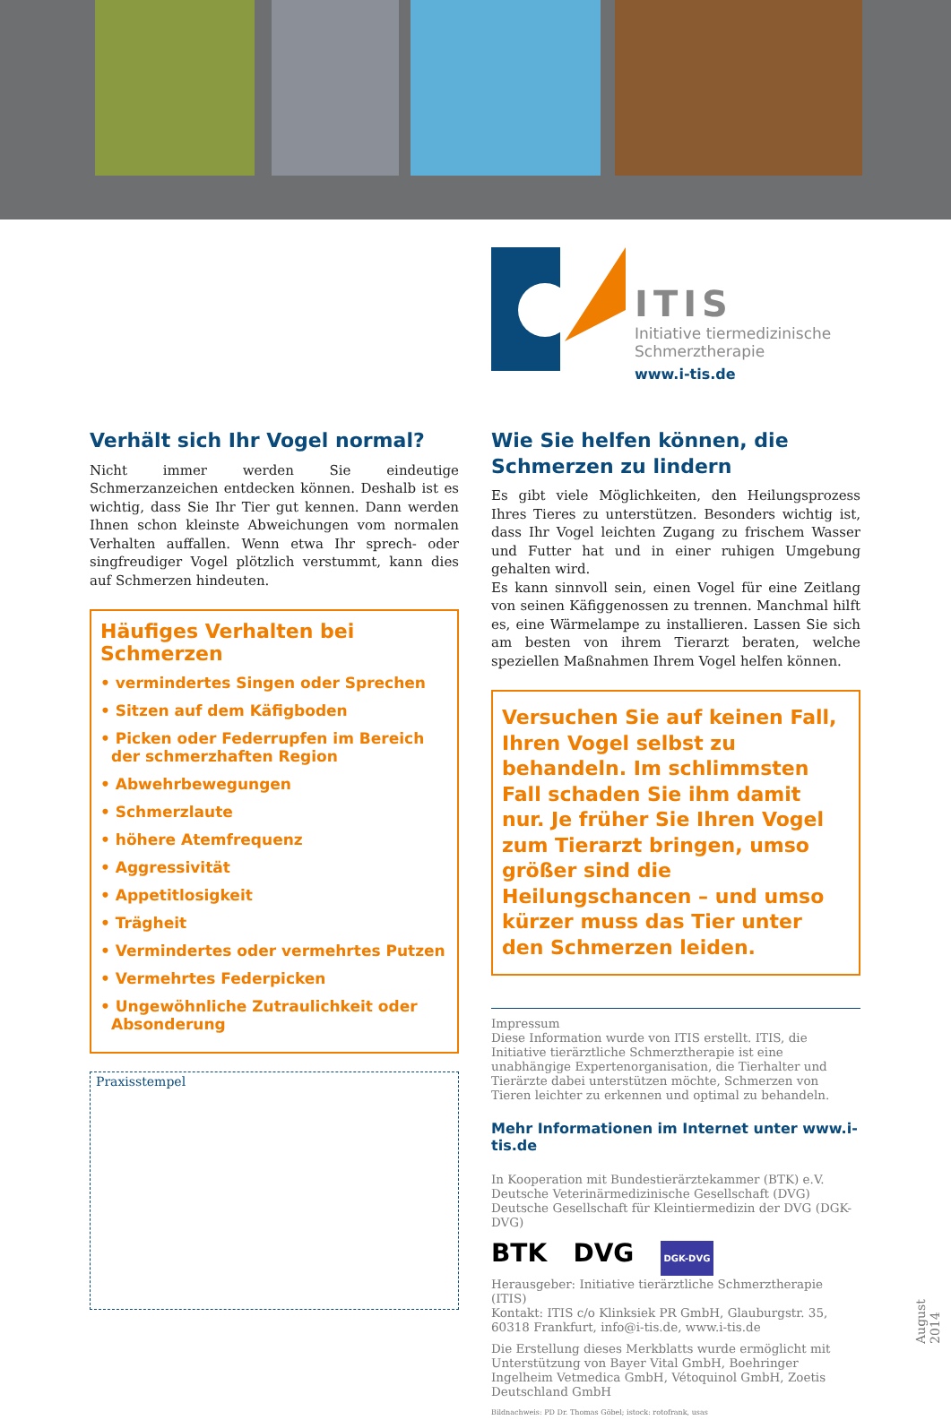ITIS
Initiative tiermedizinische
Schmerztherapie
www.i-tis.de
Verhält sich Ihr Vogel normal?
Nicht immer werden Sie eindeutige Schmerzanzeichen entdecken können. Deshalb ist es wichtig, dass Sie Ihr Tier gut kennen. Dann werden Ihnen schon kleinste Abweichungen vom normalen Verhalten auffallen. Wenn etwa Ihr sprech- oder singfreudiger Vogel plötzlich verstummt, kann dies auf Schmerzen hindeuten.
Häufiges Verhalten bei Schmerzen
• vermindertes Singen oder Sprechen
• Sitzen auf dem Käfigboden
• Picken oder Federrupfen im Bereich der schmerzhaften Region
• Abwehrbewegungen
• Schmerzlaute
• höhere Atemfrequenz
• Aggressivität
• Appetitlosigkeit
• Trägheit
• Vermindertes oder vermehrtes Putzen
• Vermehrtes Federpicken
• Ungewöhnliche Zutraulichkeit oder Absonderung
Praxisstempel
Wie Sie helfen können, die Schmerzen zu lindern
Es gibt viele Möglichkeiten, den Heilungsprozess Ihres Tieres zu unterstützen. Besonders wichtig ist, dass Ihr Vogel leichten Zugang zu frischem Wasser und Futter hat und in einer ruhigen Umgebung gehalten wird.
Es kann sinnvoll sein, einen Vogel für eine Zeitlang von seinen Käfiggenossen zu trennen. Manchmal hilft es, eine Wärmelampe zu installieren. Lassen Sie sich am besten von ihrem Tierarzt beraten, welche speziellen Maßnahmen Ihrem Vogel helfen können.
Versuchen Sie auf keinen Fall, Ihren Vogel selbst zu behandeln. Im schlimmsten Fall schaden Sie ihm damit nur. Je früher Sie Ihren Vogel zum Tierarzt bringen, umso größer sind die Heilungschancen – und umso kürzer muss das Tier unter den Schmerzen leiden.
Impressum
Diese Information wurde von ITIS erstellt. ITIS, die Initiative tierärztliche Schmerztherapie ist eine unabhängige Expertenorganisation, die Tierhalter und Tierärzte dabei unterstützen möchte, Schmerzen von Tieren leichter zu erkennen und optimal zu behandeln.
Mehr Informationen im Internet unter www.i-tis.de
In Kooperation mit Bundestierärztekammer (BTK) e.V.
Deutsche Veterinärmedizinische Gesellschaft (DVG)
Deutsche Gesellschaft für Kleintiermedizin der DVG (DGK-DVG)
BTK DVG DGK-DVG
Herausgeber: Initiative tierärztliche Schmerztherapie (ITIS)
Kontakt: ITIS c/o Klinksiek PR GmbH, Glauburgstr. 35, 60318 Frankfurt, info@i-tis.de, www.i-tis.de
Die Erstellung dieses Merkblatts wurde ermöglicht mit Unterstützung von Bayer Vital GmbH, Boehringer Ingelheim Vetmedica GmbH, Vétoquinol GmbH, Zoetis Deutschland GmbH
Bildnachweis: PD Dr. Thomas Göbel; istock: rotofrank, usas
August 2014